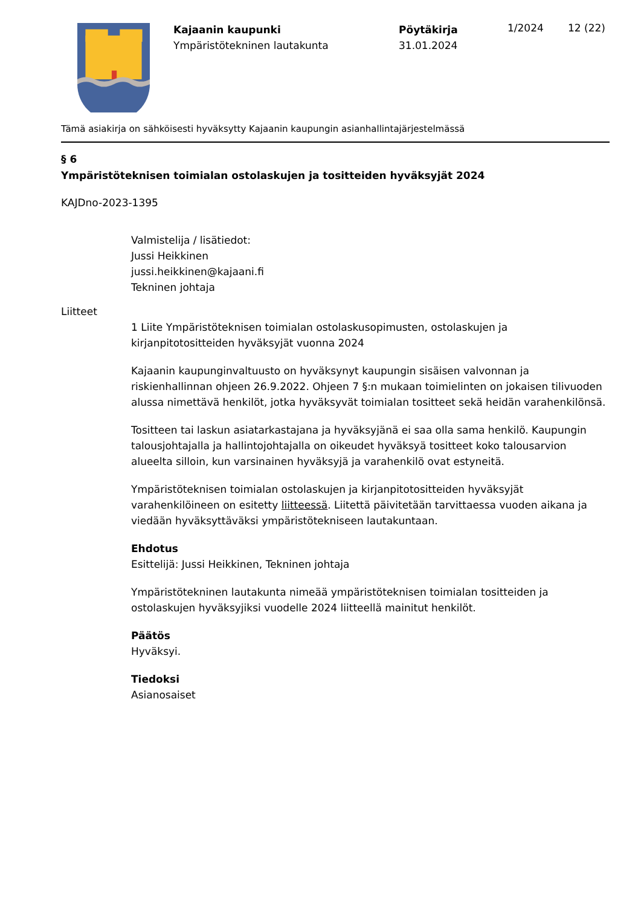Kajaanin kaupunki
Ympäristötekninen lautakunta
Pöytäkirja
31.01.2024
1/2024 12 (22)
Tämä asiakirja on sähköisesti hyväksytty Kajaanin kaupungin asianhallintajärjestelmässä
§ 6
Ympäristöteknisen toimialan ostolaskujen ja tositteiden hyväksyjät 2024
KAJDno-2023-1395
Valmistelija / lisätiedot:
Jussi Heikkinen
jussi.heikkinen@kajaani.fi
Tekninen johtaja
Liitteet
1 Liite Ympäristöteknisen toimialan ostolaskusopimusten, ostolaskujen ja kirjanpitotositteiden hyväksyjät vuonna 2024
Kajaanin kaupunginvaltuusto on hyväksynyt kaupungin sisäisen valvonnan ja riskienhallinnan ohjeen 26.9.2022. Ohjeen 7 §:n mukaan toimielinten on jokaisen tilivuoden alussa nimettävä henkilöt, jotka hyväksyvät toimialan tositteet sekä heidän varahenkilönsä.
Tositteen tai laskun asiatarkastajana ja hyväksyjänä ei saa olla sama henkilö. Kaupungin talousjohtajalla ja hallintojohtajalla on oikeudet hyväksyä tositteet koko talousarvion alueelta silloin, kun varsinainen hyväksyjä ja varahenkilö ovat estyneitä.
Ympäristöteknisen toimialan ostolaskujen ja kirjanpitotositteiden hyväksyjät varahenkilöineen on esitetty liitteessä. Liitettä päivitetään tarvittaessa vuoden aikana ja viedään hyväksyttäväksi ympäristötekniseen lautakuntaan.
Ehdotus
Esittelijä: Jussi Heikkinen, Tekninen johtaja
Ympäristötekninen lautakunta nimeää ympäristöteknisen toimialan tositteiden ja ostolaskujen hyväksyjiksi vuodelle 2024 liitteellä mainitut henkilöt.
Päätös
Hyväksyi.
Tiedoksi
Asianosaiset